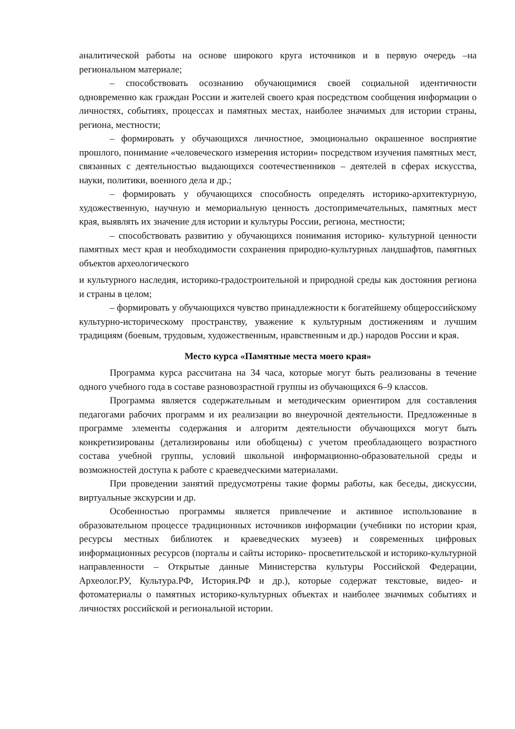аналитической работы на основе широкого круга источников и в первую очередь –на региональном материале;
– способствовать осознанию обучающимися своей социальной идентичности одновременно как граждан России и жителей своего края посредством сообщения информации о личностях, событиях, процессах и памятных местах, наиболее значимых для истории страны, региона, местности;
– формировать у обучающихся личностное, эмоционально окрашенное восприятие прошлого, понимание «человеческого измерения истории» посредством изучения памятных мест, связанных с деятельностью выдающихся соотечественников – деятелей в сферах искусства, науки, политики, военного дела и др.;
– формировать у обучающихся способность определять историко-архитектурную, художественную, научную и мемориальную ценность достопримечательных, памятных мест края, выявлять их значение для истории и культуры России, региона, местности;
– способствовать развитию у обучающихся понимания историко- культурной ценности памятных мест края и необходимости сохранения природно-культурных ландшафтов, памятных объектов археологического
и культурного наследия, историко-градостроительной и природной среды как достояния региона и страны в целом;
– формировать у обучающихся чувство принадлежности к богатейшему общероссийскому культурно-историческому пространству, уважение к культурным достижениям и лучшим традициям (боевым, трудовым, художественным, нравственным и др.) народов России и края.
Место курса «Памятные места моего края»
Программа курса рассчитана на 34 часа, которые могут быть реализованы в течение одного учебного года в составе разновозрастной группы из обучающихся 6–9 классов.
Программа является содержательным и методическим ориентиром для составления педагогами рабочих программ и их реализации во внеурочной деятельности. Предложенные в программе элементы содержания и алгоритм деятельности обучающихся могут быть конкретизированы (детализированы или обобщены) с учетом преобладающего возрастного состава учебной группы, условий школьной информационно-образовательной среды и возможностей доступа к работе с краеведческими материалами.
При проведении занятий предусмотрены такие формы работы, как беседы, дискуссии, виртуальные экскурсии и др.
Особенностью программы является привлечение и активное использование в образовательном процессе традиционных источников информации (учебники по истории края, ресурсы местных библиотек и краеведческих музеев) и современных цифровых информационных ресурсов (порталы и сайты историко- просветительской и историко-культурной направленности – Открытые данные Министерства культуры Российской Федерации, Археолог.РУ, Культура.РФ, История.РФ и др.), которые содержат текстовые, видео- и фотоматериалы о памятных историко-культурных объектах и наиболее значимых событиях и личностях российской и региональной истории.